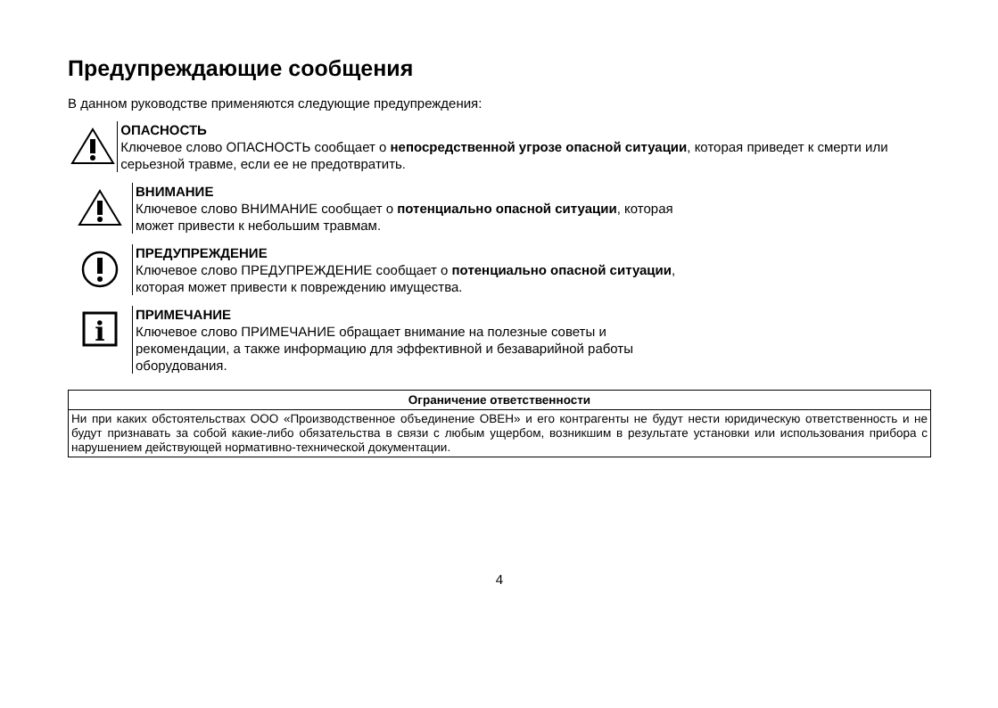Предупреждающие сообщения
В данном руководстве применяются следующие предупреждения:
ОПАСНОСТЬ
Ключевое слово ОПАСНОСТЬ сообщает о непосредственной угрозе опасной ситуации, которая приведет к смерти или серьезной травме, если ее не предотвратить.
ВНИМАНИЕ
Ключевое слово ВНИМАНИЕ сообщает о потенциально опасной ситуации, которая
может привести к небольшим травмам.
ПРЕДУПРЕЖДЕНИЕ
Ключевое слово ПРЕДУПРЕЖДЕНИЕ сообщает о потенциально опасной ситуации,
которая может привести к повреждению имущества.
i
ПРИМЕЧАНИЕ
Ключевое слово ПРИМЕЧАНИЕ обращает внимание на полезные советы и
рекомендации, а также информацию для эффективной и безаварийной работы
оборудования.
| Ограничение ответственности |
| --- |
| Ни при каких обстоятельствах ООО «Производственное объединение ОВЕН» и его контрагенты не будут нести юридическую ответственность и не будут признавать за собой какие-либо обязательства в связи с любым ущербом, возникшим в результате установки или использования прибора с нарушением действующей нормативно-технической документации. |
4